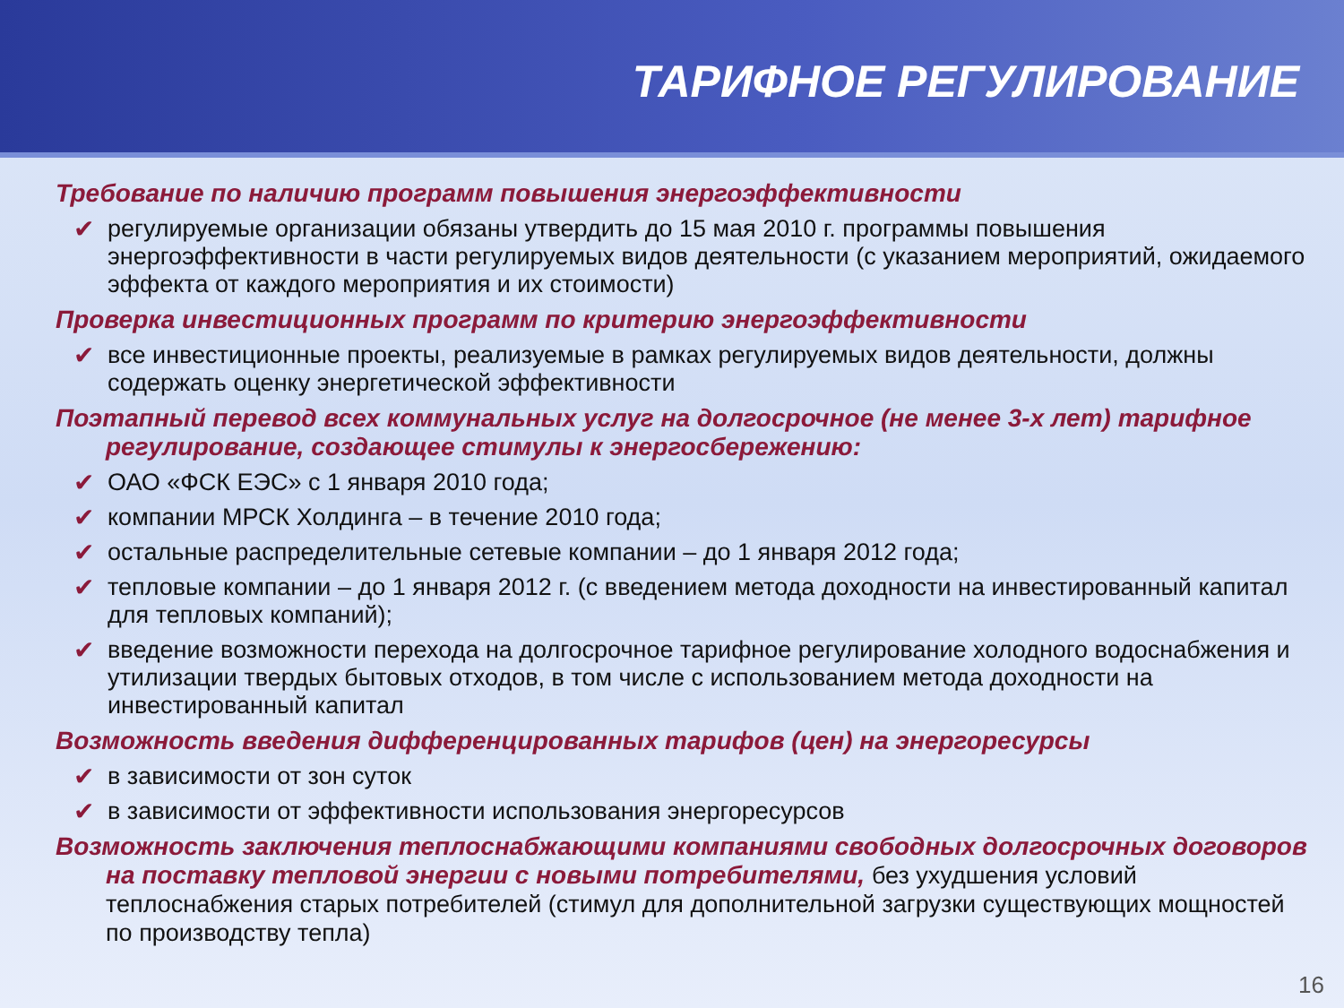ТАРИФНОЕ РЕГУЛИРОВАНИЕ
Требование по наличию программ повышения энергоэффективности
✔ регулируемые организации обязаны утвердить до 15 мая 2010 г. программы повышения энергоэффективности в части регулируемых видов деятельности (с указанием мероприятий, ожидаемого эффекта от каждого мероприятия и их стоимости)
Проверка инвестиционных программ по критерию энергоэффективности
✔ все инвестиционные проекты, реализуемые в рамках регулируемых видов деятельности, должны содержать оценку энергетической эффективности
Поэтапный перевод всех коммунальных услуг на долгосрочное (не менее 3-х лет) тарифное регулирование, создающее стимулы к энергосбережению:
✔ ОАО «ФСК ЕЭС» с 1 января 2010 года;
✔ компании МРСК Холдинга – в течение 2010 года;
✔ остальные распределительные сетевые компании – до 1 января 2012 года;
✔ тепловые компании – до 1 января 2012 г. (с введением метода доходности на инвестированный капитал для тепловых компаний);
✔ введение возможности перехода на долгосрочное тарифное регулирование холодного водоснабжения и утилизации твердых бытовых отходов, в том числе с использованием метода доходности на инвестированный капитал
Возможность введения дифференцированных тарифов (цен) на энергоресурсы
✔ в зависимости от зон суток
✔ в зависимости от эффективности использования энергоресурсов
Возможность заключения теплоснабжающими компаниями свободных долгосрочных договоров на поставку тепловой энергии с новыми потребителями, без ухудшения условий теплоснабжения старых потребителей (стимул для дополнительной загрузки существующих мощностей по производству тепла)
16